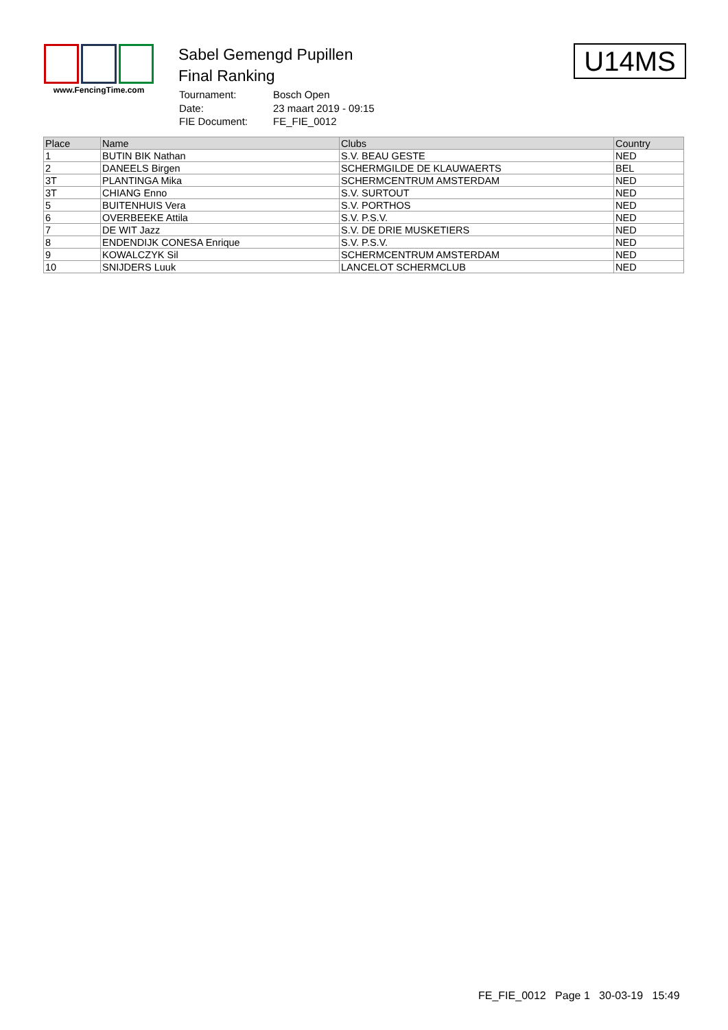www.FencingTime.com
Sabel Gemengd Pupillen
Final Ranking
| Tournament: | Bosch Open |
| Date: | 23 maart 2019 - 09:15 |
| FIE Document: | FE_FIE_0012 |
U14MS
| Place | Name | Clubs | Country |
| --- | --- | --- | --- |
| 1 | BUTIN BIK Nathan | S.V. BEAU GESTE | NED |
| 2 | DANEELS Birgen | SCHERMGILDE DE KLAUWAERTS | BEL |
| 3T | PLANTINGA Mika | SCHERMCENTRUM AMSTERDAM | NED |
| 3T | CHIANG Enno | S.V. SURTOUT | NED |
| 5 | BUITENHUIS Vera | S.V. PORTHOS | NED |
| 6 | OVERBEEKE Attila | S.V. P.S.V. | NED |
| 7 | DE WIT Jazz | S.V. DE DRIE MUSKETIERS | NED |
| 8 | ENDENDIJK CONESA Enrique | S.V. P.S.V. | NED |
| 9 | KOWALCZYK Sil | SCHERMCENTRUM AMSTERDAM | NED |
| 10 | SNIJDERS Luuk | LANCELOT SCHERMCLUB | NED |
FE_FIE_0012 Page 1 30-03-19 15:49